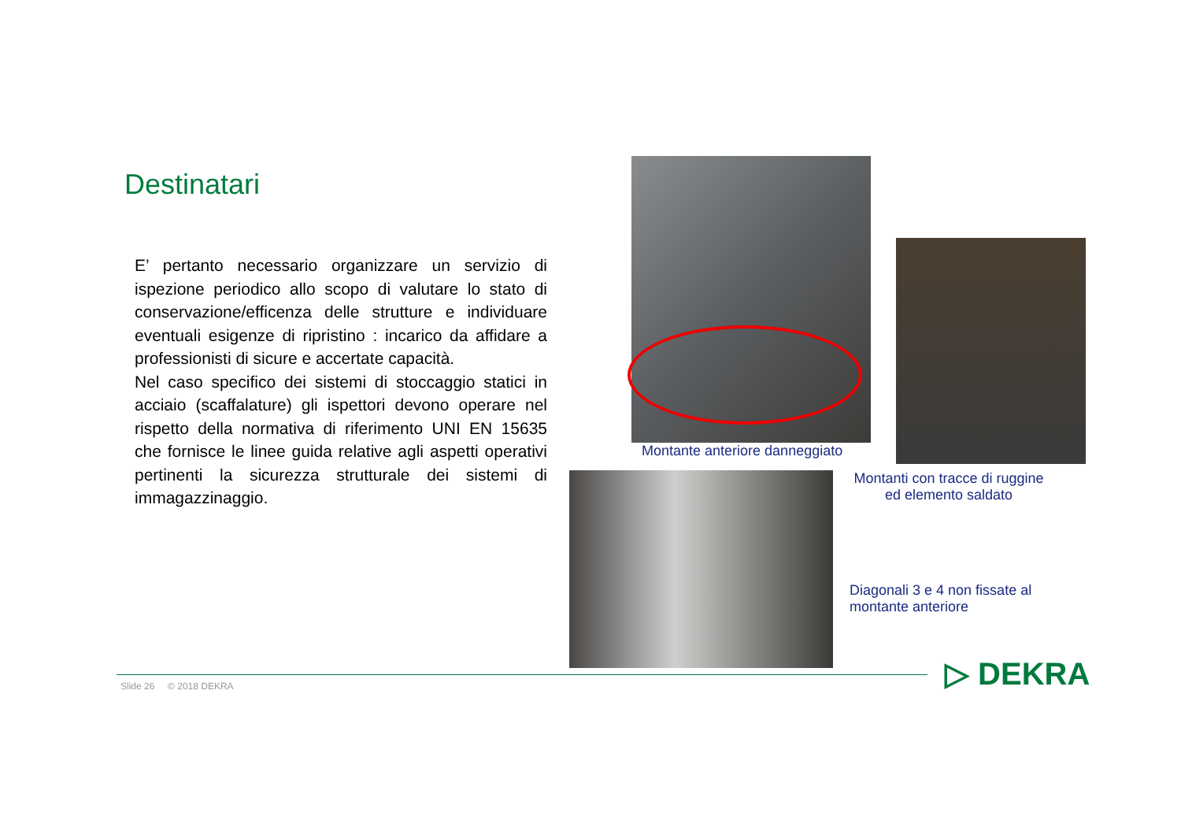Destinatari
E’ pertanto necessario organizzare un servizio di ispezione periodico allo scopo di valutare lo stato di conservazione/efficenza delle strutture e individuare eventuali esigenze di ripristino : incarico da affidare a professionisti di sicure e accertate capacità.
Nel caso specifico dei sistemi di stoccaggio statici in acciaio (scaffalature) gli ispettori devono operare nel rispetto della normativa di riferimento UNI EN 15635 che fornisce le linee guida relative agli aspetti operativi pertinenti la sicurezza strutturale dei sistemi di immagazzinaggio.
Montante anteriore danneggiato
Montanti con tracce di ruggine ed elemento saldato
Diagonali 3 e 4 non fissate al
montante anteriore
Slide 26 © 2018 DEKRA ▷ DEKRA